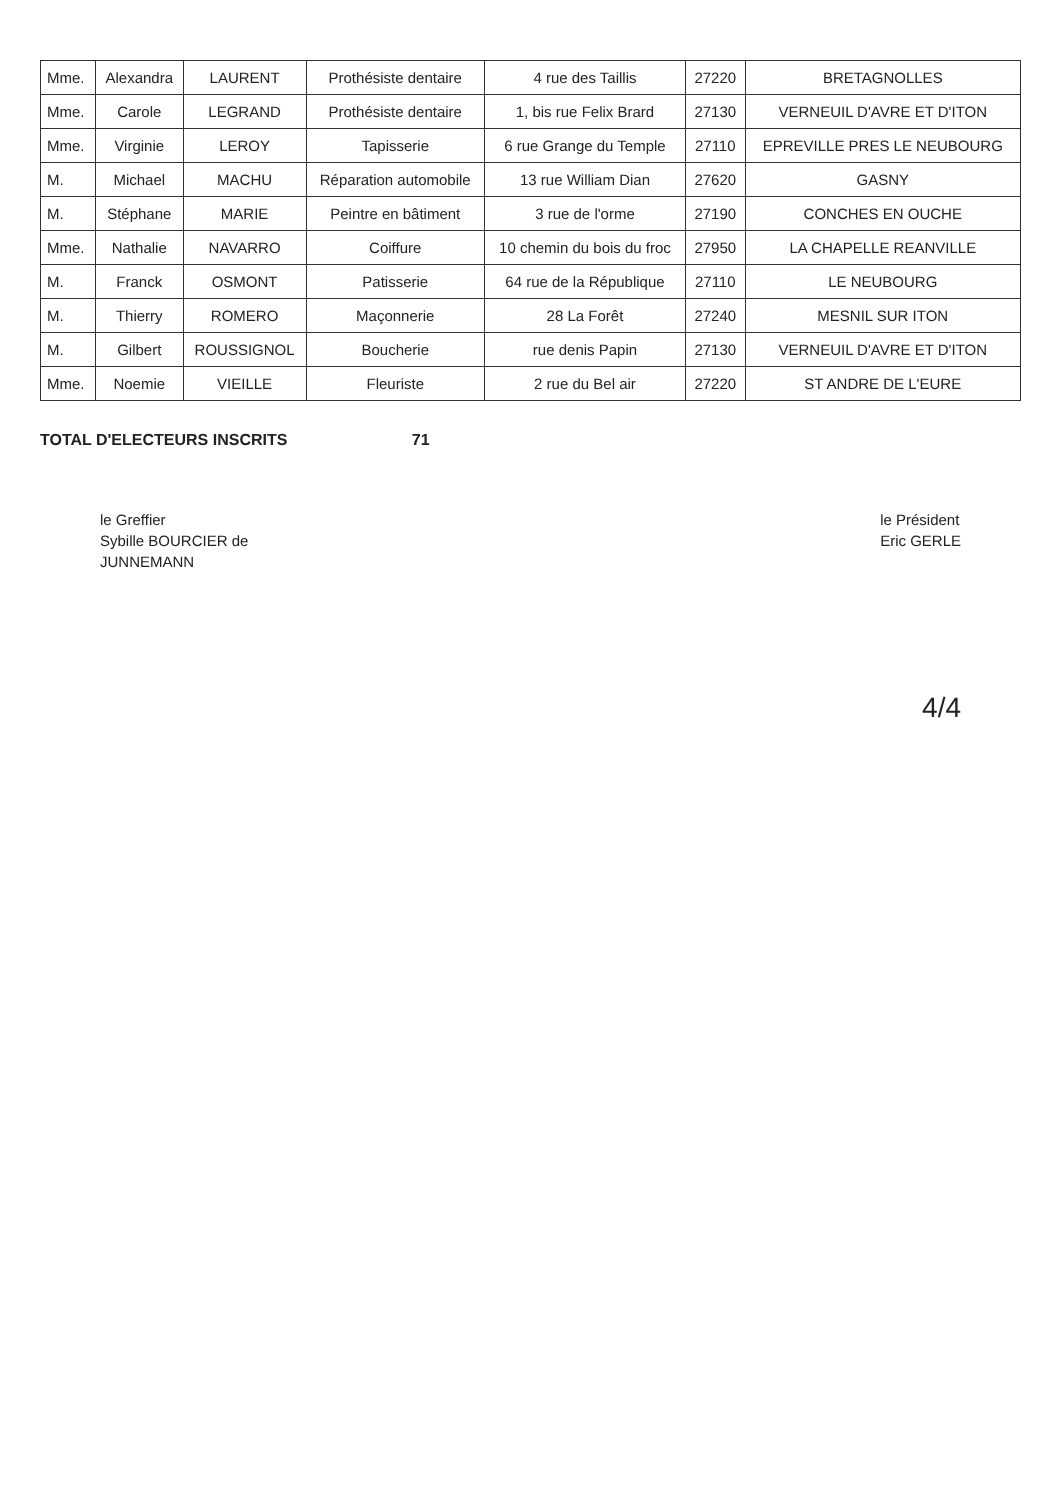| Mme. | Alexandra | LAURENT | Prothésiste dentaire | 4 rue des Taillis | 27220 | BRETAGNOLLES |
| Mme. | Carole | LEGRAND | Prothésiste dentaire | 1, bis rue Felix Brard | 27130 | VERNEUIL D'AVRE ET D'ITON |
| Mme. | Virginie | LEROY | Tapisserie | 6 rue Grange du Temple | 27110 | EPREVILLE PRES LE NEUBOURG |
| M. | Michael | MACHU | Réparation automobile | 13 rue William Dian | 27620 | GASNY |
| M. | Stéphane | MARIE | Peintre en bâtiment | 3 rue de l'orme | 27190 | CONCHES EN OUCHE |
| Mme. | Nathalie | NAVARRO | Coiffure | 10 chemin du bois du froc | 27950 | LA CHAPELLE REANVILLE |
| M. | Franck | OSMONT | Patisserie | 64 rue de la République | 27110 | LE NEUBOURG |
| M. | Thierry | ROMERO | Maçonnerie | 28 La Forêt | 27240 | MESNIL SUR ITON |
| M. | Gilbert | ROUSSIGNOL | Boucherie | rue denis Papin | 27130 | VERNEUIL D'AVRE ET D'ITON |
| Mme. | Noemie | VIEILLE | Fleuriste | 2 rue du Bel air | 27220 | ST ANDRE DE L'EURE |
TOTAL D'ELECTEURS INSCRITS 71
le Greffier
Sybille BOURCIER de
JUNNEMANN
le Président
Eric GERLE
4/4